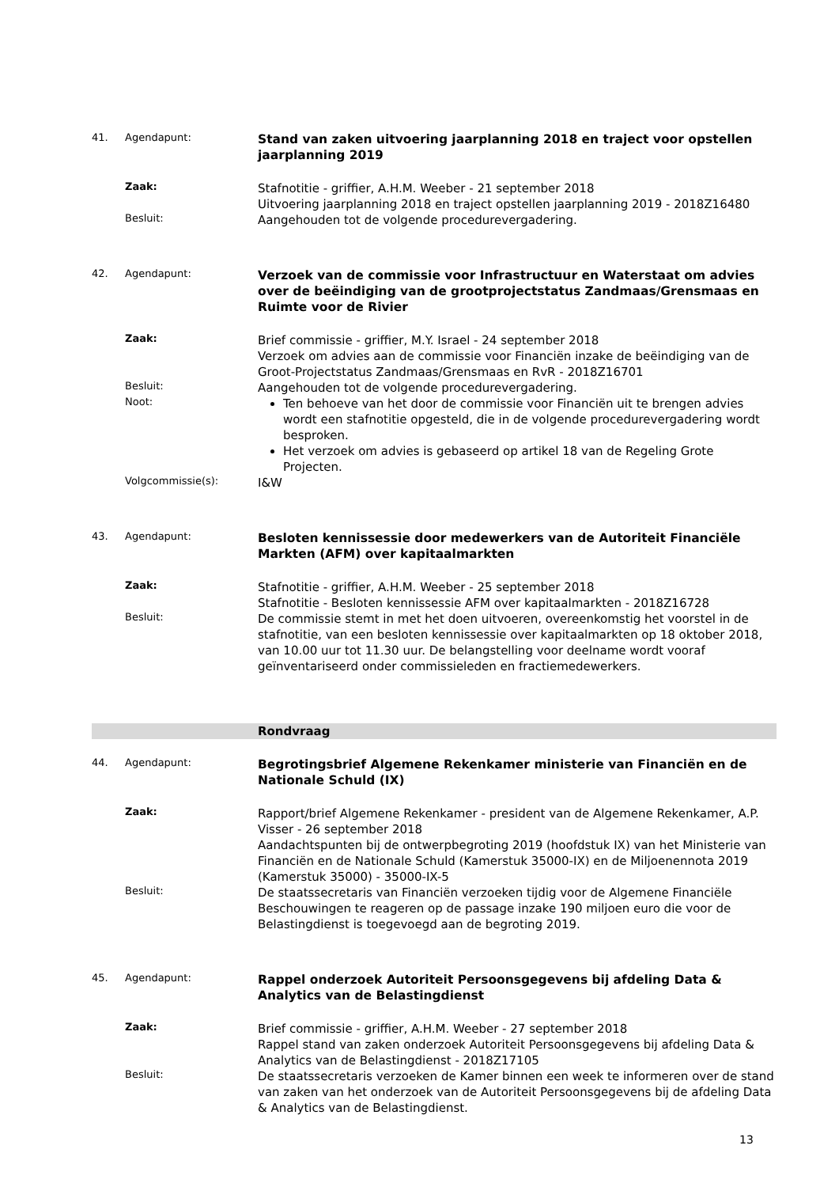41. Agendapunt:
Stand van zaken uitvoering jaarplanning 2018 en traject voor opstellen jaarplanning 2019
Zaak:
Stafnotitie - griffier, A.H.M. Weeber - 21 september 2018
Uitvoering jaarplanning 2018 en traject opstellen jaarplanning 2019 - 2018Z16480
Besluit:
Aangehouden tot de volgende procedurevergadering.
42. Agendapunt:
Verzoek van de commissie voor Infrastructuur en Waterstaat om advies over de beëindiging van de grootprojectstatus Zandmaas/Grensmaas en Ruimte voor de Rivier
Zaak:
Brief commissie - griffier, M.Y. Israel - 24 september 2018
Verzoek om advies aan de commissie voor Financiën inzake de beëindiging van de Groot-Projectstatus Zandmaas/Grensmaas en RvR - 2018Z16701
Besluit:
Aangehouden tot de volgende procedurevergadering.
Noot:
Ten behoeve van het door de commissie voor Financiën uit te brengen advies wordt een stafnotitie opgesteld, die in de volgende procedurevergadering wordt besproken.
Het verzoek om advies is gebaseerd op artikel 18 van de Regeling Grote Projecten.
Volgcommissie(s):
I&W
43. Agendapunt:
Besloten kennissessie door medewerkers van de Autoriteit Financiële Markten (AFM) over kapitaalmarkten
Zaak:
Stafnotitie - griffier, A.H.M. Weeber - 25 september 2018
Stafnotitie - Besloten kennissessie AFM over kapitaalmarkten - 2018Z16728
Besluit:
De commissie stemt in met het doen uitvoeren, overeenkomstig het voorstel in de stafnotitie, van een besloten kennissessie over kapitaalmarkten op 18 oktober 2018, van 10.00 uur tot 11.30 uur. De belangstelling voor deelname wordt vooraf geïnventariseerd onder commissieleden en fractiemedewerkers.
Rondvraag
44. Agendapunt:
Begrotingsbrief Algemene Rekenkamer ministerie van Financiën en de Nationale Schuld (IX)
Zaak:
Rapport/brief Algemene Rekenkamer - president van de Algemene Rekenkamer, A.P. Visser - 26 september 2018
Aandachtspunten bij de ontwerpbegroting 2019 (hoofdstuk IX) van het Ministerie van Financiën en de Nationale Schuld (Kamerstuk 35000-IX) en de Miljoenennota 2019 (Kamerstuk 35000) - 35000-IX-5
Besluit:
De staatssecretaris van Financiën verzoeken tijdig voor de Algemene Financiële Beschouwingen te reageren op de passage inzake 190 miljoen euro die voor de Belastingdienst is toegevoegd aan de begroting 2019.
45. Agendapunt:
Rappel onderzoek Autoriteit Persoonsgegevens bij afdeling Data & Analytics van de Belastingdienst
Zaak:
Brief commissie - griffier, A.H.M. Weeber - 27 september 2018
Rappel stand van zaken onderzoek Autoriteit Persoonsgegevens bij afdeling Data & Analytics van de Belastingdienst - 2018Z17105
Besluit:
De staatssecretaris verzoeken de Kamer binnen een week te informeren over de stand van zaken van het onderzoek van de Autoriteit Persoonsgegevens bij de afdeling Data & Analytics van de Belastingdienst.
13